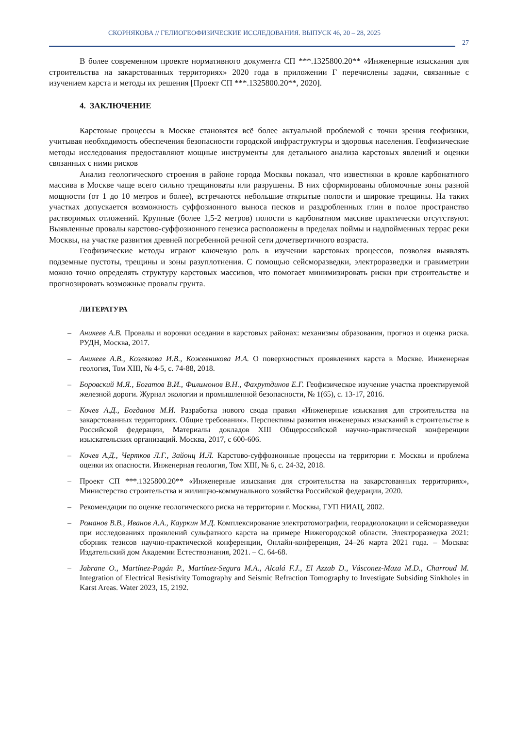СКОРНЯКОВА // ГЕЛИОГЕОФИЗИЧЕСКИЕ ИССЛЕДОВАНИЯ. ВЫПУСК 46, 20 – 28, 2025
27
В более современном проекте нормативного документа СП ***.1325800.20** «Инженерные изыскания для строительства на закарстованных территориях» 2020 года в приложении Г перечислены задачи, связанные с изучением карста и методы их решения [Проект СП ***.1325800.20**, 2020].
4. ЗАКЛЮЧЕНИЕ
Карстовые процессы в Москве становятся всё более актуальной проблемой с точки зрения геофизики, учитывая необходимость обеспечения безопасности городской инфраструктуры и здоровья населения. Геофизические методы исследования предоставляют мощные инструменты для детального анализа карстовых явлений и оценки связанных с ними рисков
Анализ геологического строения в районе города Москвы показал, что известняки в кровле карбонатного массива в Москве чаще всего сильно трещиноваты или разрушены. В них сформированы обломочные зоны разной мощности (от 1 до 10 метров и более), встречаются небольшие открытые полости и широкие трещины. На таких участках допускается возможность суффозионного выноса песков и раздробленных глин в полое пространство растворимых отложений. Крупные (более 1,5-2 метров) полости в карбонатном массиве практически отсутствуют. Выявленные провалы карстово-суффозионного генезиса расположены в пределах поймы и надпойменных террас реки Москвы, на участке развития древней погребенной речной сети дочетвертичного возраста.
Геофизические методы играют ключевую роль в изучении карстовых процессов, позволяя выявлять подземные пустоты, трещины и зоны разуплотнения. С помощью сейсморазведки, электроразведки и гравиметрии можно точно определять структуру карстовых массивов, что помогает минимизировать риски при строительстве и прогнозировать возможные провалы грунта.
ЛИТЕРАТУРА
– Аникеев А.В. Провалы и воронки оседания в карстовых районах: механизмы образования, прогноз и оценка риска. РУДН, Москва, 2017.
– Аникеев А.В., Козлякова И.В., Кожевникова И.А. О поверхностных проявлениях карста в Москве. Инженерная геология, Том XIII, № 4-5, с. 74-88, 2018.
– Боровский М.Я., Богатов В.И., Филимонов В.Н., Фахрутдинов Е.Г. Геофизическое изучение участка проектируемой железной дороги. Журнал экологии и промышленной безопасности, № 1(65), с. 13-17, 2016.
– Кочев А.Д., Богданов М.И. Разработка нового свода правил «Инженерные изыскания для строительства на закарстованных территориях. Общие требования». Перспективы развития инженерных изысканий в строительстве в Российской федерации, Материалы докладов XIII Общероссийской научно-практической конференции изыскательских организаций. Москва, 2017, с 600-606.
– Кочев А.Д., Чертков Л.Г., Зайонц И.Л. Карстово-суффозионные процессы на территории г. Москвы и проблема оценки их опасности. Инженерная геология, Том XIII, № 6, с. 24-32, 2018.
– Проект СП ***.1325800.20** «Инженерные изыскания для строительства на закарстованных территориях», Министерство строительства и жилищно-коммунального хозяйства Российской федерации, 2020.
– Рекомендации по оценке геологического риска на территории г. Москвы, ГУП НИАЦ, 2002.
– Романов В.В., Иванов А.А., Кауркин М.Д. Комплексирование электротомографии, георадиолокации и сейсморазведки при исследованиях проявлений сульфатного карста на примере Нижегородской области. Электроразведка 2021: сборник тезисов научно-практической конференции, Онлайн-конференция, 24–26 марта 2021 года. – Москва: Издательский дом Академии Естествознания, 2021. – С. 64-68.
– Jabrane O., Martínez-Pagán P., Martínez-Segura M.A., Alcalá F.J., El Azzab D., Vásconez-Maza M.D., Charroud M. Integration of Electrical Resistivity Tomography and Seismic Refraction Tomography to Investigate Subsiding Sinkholes in Karst Areas. Water 2023, 15, 2192.